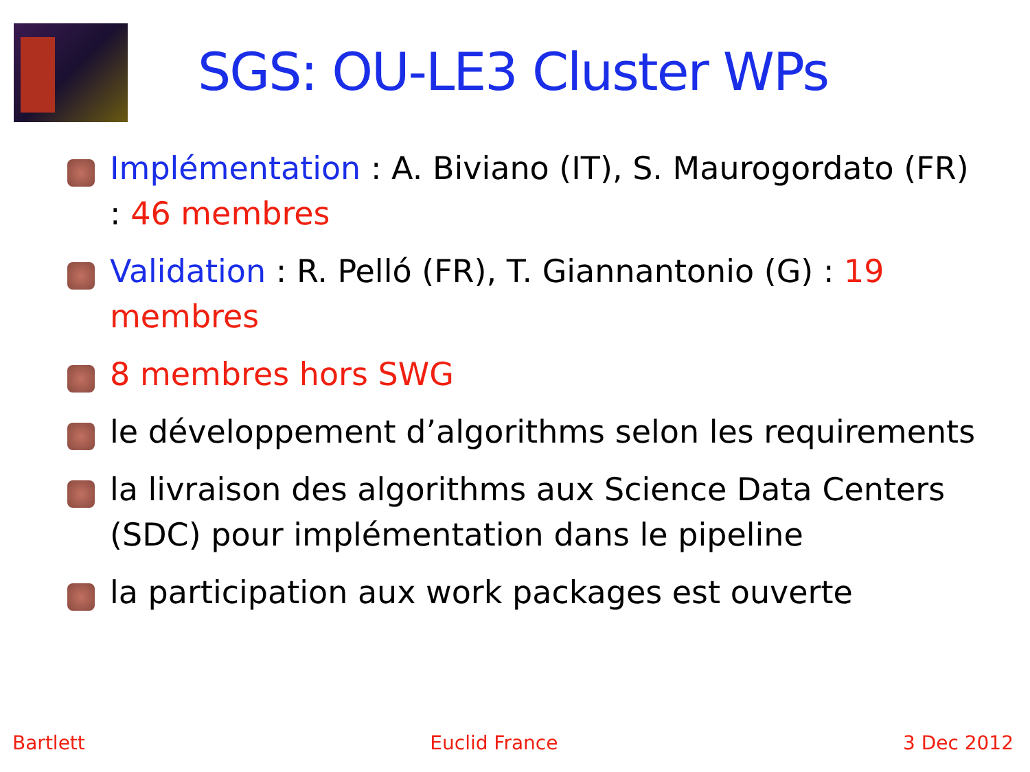SGS: OU-LE3 Cluster WPs
Implémentation : A. Biviano (IT), S. Maurogordato (FR) : 46 membres
Validation : R. Pelló (FR), T. Giannantonio (G) : 19 membres
8 membres hors SWG
le développement d’algorithms selon les requirements
la livraison des algorithms aux Science Data Centers (SDC) pour implémentation dans le pipeline
la participation aux work packages est ouverte
Bartlett Euclid France 3 Dec 2012